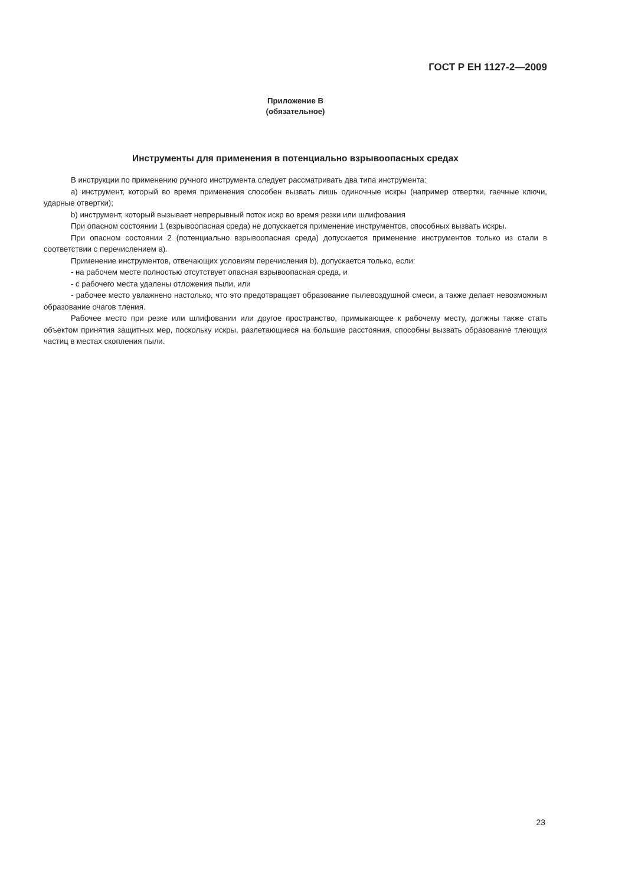ГОСТ Р ЕН 1127-2—2009
Приложение В
(обязательное)
Инструменты для применения в потенциально взрывоопасных средах
В инструкции по применению ручного инструмента следует рассматривать два типа инструмента:
а) инструмент, который во время применения способен вызвать лишь одиночные искры (например отвертки, гаечные ключи, ударные отвертки);
b) инструмент, который вызывает непрерывный поток искр во время резки или шлифования
При опасном состоянии 1 (взрывоопасная среда) не допускается применение инструментов, способных вызвать искры.
При опасном состоянии 2 (потенциально взрывоопасная среда) допускается применение инструментов только из стали в соответствии с перечислением а).
Применение инструментов, отвечающих условиям перечисления b), допускается только, если:
- на рабочем месте полностью отсутствует опасная взрывоопасная среда, и
- с рабочего места удалены отложения пыли, или
- рабочее место увлажнено настолько, что это предотвращает образование пылевоздушной смеси, а также делает невозможным образование очагов тления.
Рабочее место при резке или шлифовании или другое пространство, примыкающее к рабочему месту, должны также стать объектом принятия защитных мер, поскольку искры, разлетающиеся на большие расстояния, способны вызвать образование тлеющих частиц в местах скопления пыли.
23